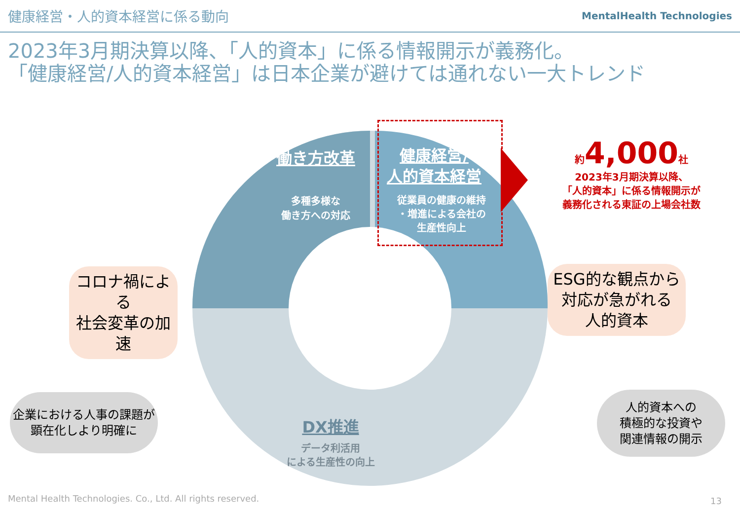健康経営・人的資本経営に係る動向 MentalHealth Technologies
2023年3月期決算以降、「人的資本」に係る情報開示が義務化。
「健康経営/人的資本経営」は日本企業が避けては通れない一大トレンド
働き方改革
多種多様な
働き方への対応
健康経営/
人的資本経営
従業員の健康の維持
・増進による会社の
生産性向上
DX推進
データ利活用
による生産性の向上
約 4,000 社
2023年3月期決算以降、
「人的資本」に係る情報開示が
義務化される東証の上場会社数
コロナ禍による
社会変革の加速
企業における人事の課題が
顕在化しより明確に
ESG的な観点から
対応が急がれる
人的資本
人的資本への
積極的な投資や
関連情報の開示
Mental Health Technologies. Co., Ltd. All rights reserved.
13